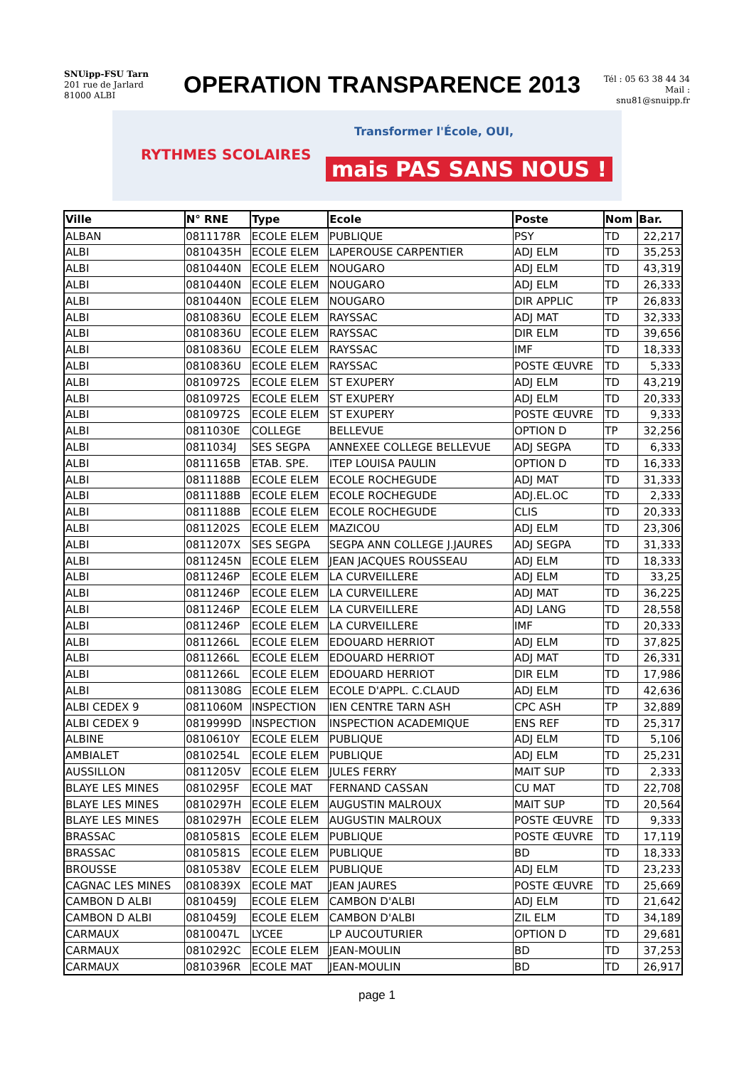SNUipp-FSU Tarn
201 rue de Jarlard
81000 ALBI
OPERATION TRANSPARENCE 2013
Tél : 05 63 38 44 34
Mail : snu81@snuipp.fr
RYTHMES SCOLAIRES
Transformer l'École, OUI,
mais PAS SANS NOUS !
| Ville | N° RNE | Type | Ecole | Poste | Nom | Bar. |
| --- | --- | --- | --- | --- | --- | --- |
| ALBAN | 0811178R | ECOLE ELEM | PUBLIQUE | PSY | TD | 22,217 |
| ALBI | 0810435H | ECOLE ELEM | LAPEROUSE CARPENTIER | ADJ ELM | TD | 35,253 |
| ALBI | 0810440N | ECOLE ELEM | NOUGARO | ADJ ELM | TD | 43,319 |
| ALBI | 0810440N | ECOLE ELEM | NOUGARO | ADJ ELM | TD | 26,333 |
| ALBI | 0810440N | ECOLE ELEM | NOUGARO | DIR APPLIC | TP | 26,833 |
| ALBI | 0810836U | ECOLE ELEM | RAYSSAC | ADJ MAT | TD | 32,333 |
| ALBI | 0810836U | ECOLE ELEM | RAYSSAC | DIR ELM | TD | 39,656 |
| ALBI | 0810836U | ECOLE ELEM | RAYSSAC | IMF | TD | 18,333 |
| ALBI | 0810836U | ECOLE ELEM | RAYSSAC | POSTE ŒUVRE | TD | 5,333 |
| ALBI | 0810972S | ECOLE ELEM | ST EXUPERY | ADJ ELM | TD | 43,219 |
| ALBI | 0810972S | ECOLE ELEM | ST EXUPERY | ADJ ELM | TD | 20,333 |
| ALBI | 0810972S | ECOLE ELEM | ST EXUPERY | POSTE ŒUVRE | TD | 9,333 |
| ALBI | 0811030E | COLLEGE | BELLEVUE | OPTION D | TP | 32,256 |
| ALBI | 0811034J | SES SEGPA | ANNEXEE COLLEGE BELLEVUE | ADJ SEGPA | TD | 6,333 |
| ALBI | 0811165B | ETAB. SPE. | ITEP LOUISA PAULIN | OPTION D | TD | 16,333 |
| ALBI | 0811188B | ECOLE ELEM | ECOLE ROCHEGUDE | ADJ MAT | TD | 31,333 |
| ALBI | 0811188B | ECOLE ELEM | ECOLE ROCHEGUDE | ADJ.EL.OC | TD | 2,333 |
| ALBI | 0811188B | ECOLE ELEM | ECOLE ROCHEGUDE | CLIS | TD | 20,333 |
| ALBI | 0811202S | ECOLE ELEM | MAZICOU | ADJ ELM | TD | 23,306 |
| ALBI | 0811207X | SES SEGPA | SEGPA ANN COLLEGE J.JAURES | ADJ SEGPA | TD | 31,333 |
| ALBI | 0811245N | ECOLE ELEM | JEAN JACQUES ROUSSEAU | ADJ ELM | TD | 18,333 |
| ALBI | 0811246P | ECOLE ELEM | LA CURVEILLERE | ADJ ELM | TD | 33,25 |
| ALBI | 0811246P | ECOLE ELEM | LA CURVEILLERE | ADJ MAT | TD | 36,225 |
| ALBI | 0811246P | ECOLE ELEM | LA CURVEILLERE | ADJ LANG | TD | 28,558 |
| ALBI | 0811246P | ECOLE ELEM | LA CURVEILLERE | IMF | TD | 20,333 |
| ALBI | 0811266L | ECOLE ELEM | EDOUARD HERRIOT | ADJ ELM | TD | 37,825 |
| ALBI | 0811266L | ECOLE ELEM | EDOUARD HERRIOT | ADJ MAT | TD | 26,331 |
| ALBI | 0811266L | ECOLE ELEM | EDOUARD HERRIOT | DIR ELM | TD | 17,986 |
| ALBI | 0811308G | ECOLE ELEM | ECOLE D'APPL. C.CLAUD | ADJ ELM | TD | 42,636 |
| ALBI CEDEX 9 | 0811060M | INSPECTION | IEN CENTRE TARN ASH | CPC ASH | TP | 32,889 |
| ALBI CEDEX 9 | 0819999D | INSPECTION | INSPECTION ACADEMIQUE | ENS REF | TD | 25,317 |
| ALBINE | 0810610Y | ECOLE ELEM | PUBLIQUE | ADJ ELM | TD | 5,106 |
| AMBIALET | 0810254L | ECOLE ELEM | PUBLIQUE | ADJ ELM | TD | 25,231 |
| AUSSILLON | 0811205V | ECOLE ELEM | JULES FERRY | MAIT SUP | TD | 2,333 |
| BLAYE LES MINES | 0810295F | ECOLE MAT | FERNAND CASSAN | CU MAT | TD | 22,708 |
| BLAYE LES MINES | 0810297H | ECOLE ELEM | AUGUSTIN MALROUX | MAIT SUP | TD | 20,564 |
| BLAYE LES MINES | 0810297H | ECOLE ELEM | AUGUSTIN MALROUX | POSTE ŒUVRE | TD | 9,333 |
| BRASSAC | 0810581S | ECOLE ELEM | PUBLIQUE | POSTE ŒUVRE | TD | 17,119 |
| BRASSAC | 0810581S | ECOLE ELEM | PUBLIQUE | BD | TD | 18,333 |
| BROUSSE | 0810538V | ECOLE ELEM | PUBLIQUE | ADJ ELM | TD | 23,233 |
| CAGNAC LES MINES | 0810839X | ECOLE MAT | JEAN JAURES | POSTE ŒUVRE | TD | 25,669 |
| CAMBON D ALBI | 0810459J | ECOLE ELEM | CAMBON D'ALBI | ADJ ELM | TD | 21,642 |
| CAMBON D ALBI | 0810459J | ECOLE ELEM | CAMBON D'ALBI | ZIL ELM | TD | 34,189 |
| CARMAUX | 0810047L | LYCEE | LP AUCOUTURIER | OPTION D | TD | 29,681 |
| CARMAUX | 0810292C | ECOLE ELEM | JEAN-MOULIN | BD | TD | 37,253 |
| CARMAUX | 0810396R | ECOLE MAT | JEAN-MOULIN | BD | TD | 26,917 |
page 1